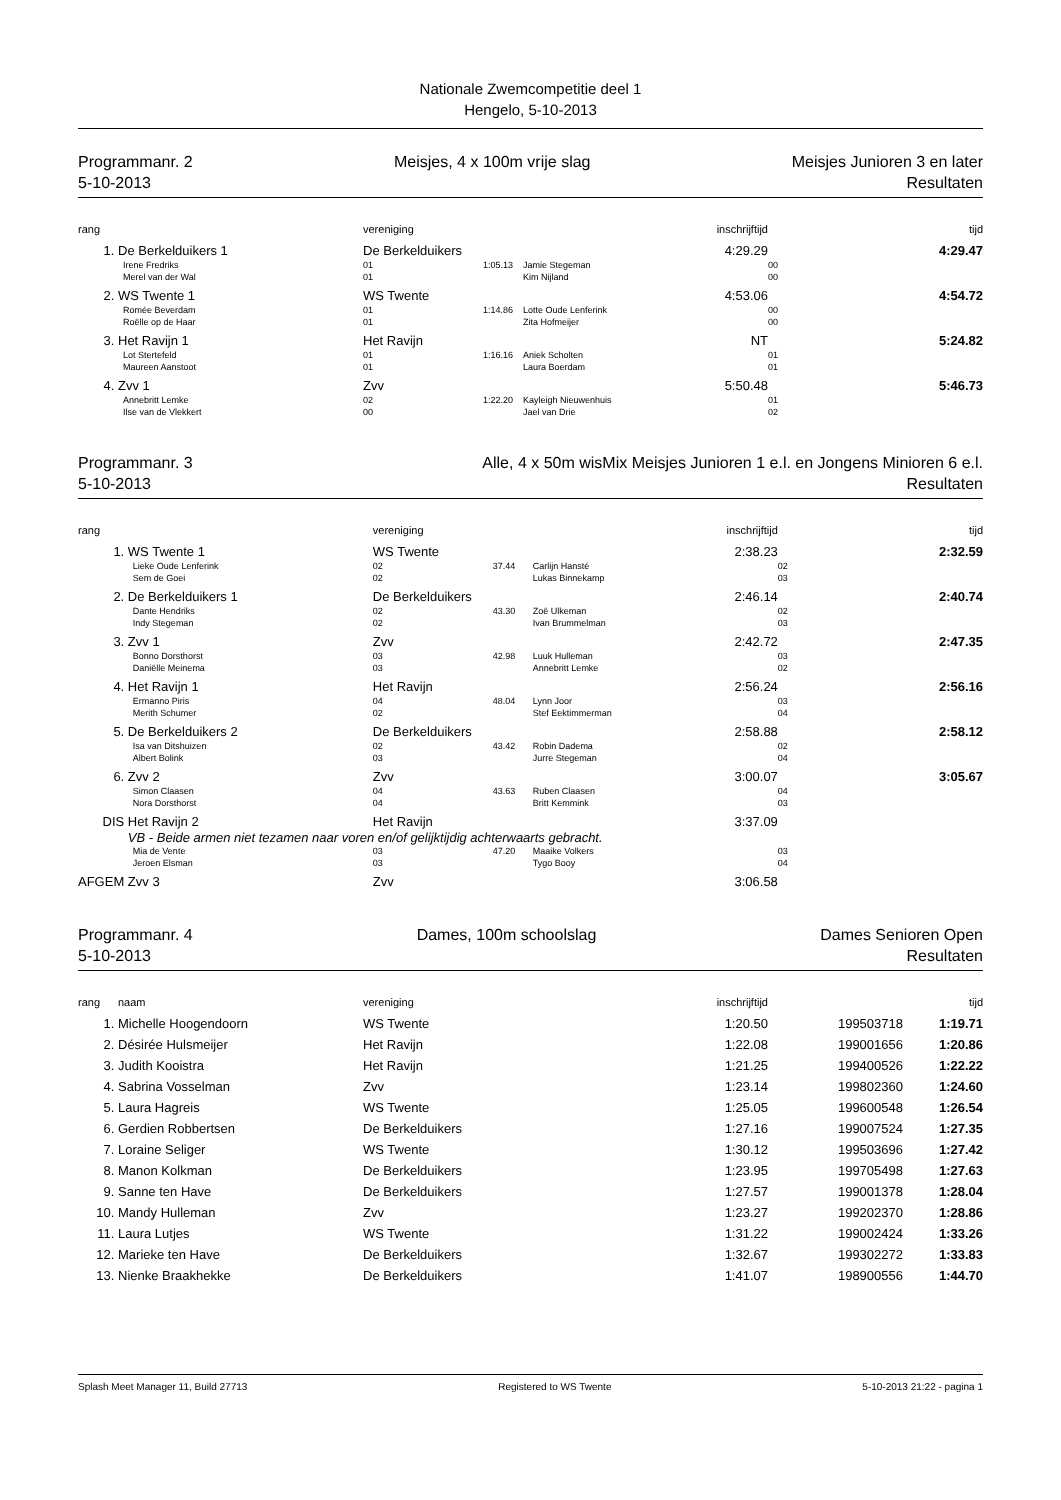Nationale Zwemcompetitie deel 1
Hengelo, 5-10-2013
Programmanr. 2
5-10-2013
Meisjes, 4 x 100m vrije slag Meisjes Junioren 3 en later
Resultaten
| rang | | vereniging | | inschrijftijd | | tijd |
| --- | --- | --- | --- | --- | --- | --- |
| 1. | De Berkelduikers 1 | De Berkelduikers | | 4:29.29 | | 4:29.47 |
| | Irene Fredriks | 01 | 1:05.13 | Jamie Stegeman | 00 | |
| | Merel van der Wal | 01 | | Kim Nijland | 00 | |
| 2. | WS Twente 1 | WS Twente | | 4:53.06 | | 4:54.72 |
| | Romée Beverdam | 01 | 1:14.86 | Lotte Oude Lenferink | 00 | |
| | Roëlle op de Haar | 01 | | Zita Hofmeijer | 00 | |
| 3. | Het Ravijn 1 | Het Ravijn | | NT | | 5:24.82 |
| | Lot Stertefeld | 01 | 1:16.16 | Aniek Scholten | 01 | |
| | Maureen Aanstoot | 01 | | Laura Boerdam | 01 | |
| 4. | Zvv 1 | Zvv | | 5:50.48 | | 5:46.73 |
| | Annebritt Lemke | 02 | 1:22.20 | Kayleigh Nieuwenhuis | 01 | |
| | Ilse van de Vlekkert | 00 | | Jael van Drie | 02 | |
Programmanr. 3
5-10-2013
Alle, 4 x 50m wisMix Meisjes Junioren 1 e.l. en Jongens Minioren 6 e.l.
Resultaten
| rang | | vereniging | | inschrijftijd | | tijd |
| --- | --- | --- | --- | --- | --- | --- |
| 1. | WS Twente 1 | WS Twente | | 2:38.23 | | 2:32.59 |
| | Lieke Oude Lenferink | 02 | 37.44 | Carlijn Hansté | 02 | |
| | Sem de Goei | 02 | | Lukas Binnekamp | 03 | |
| 2. | De Berkelduikers 1 | De Berkelduikers | | 2:46.14 | | 2:40.74 |
| | Dante Hendriks | 02 | 43.30 | Zoë Ulkeman | 02 | |
| | Indy Stegeman | 02 | | Ivan Brummelman | 03 | |
| 3. | Zvv 1 | Zvv | | 2:42.72 | | 2:47.35 |
| | Bonno Dorsthorst | 03 | 42.98 | Luuk Hulleman | 03 | |
| | Daniëlle Meinema | 03 | | Annebritt Lemke | 02 | |
| 4. | Het Ravijn 1 | Het Ravijn | | 2:56.24 | | 2:56.16 |
| | Ermanno Piris | 04 | 48.04 | Lynn Joor | 03 | |
| | Merith Schumer | 02 | | Stef Eektimmerman | 04 | |
| 5. | De Berkelduikers 2 | De Berkelduikers | | 2:58.88 | | 2:58.12 |
| | Isa van Ditshuizen | 02 | 43.42 | Robin Dadema | 02 | |
| | Albert Bolink | 03 | | Jurre Stegeman | 04 | |
| 6. | Zvv 2 | Zvv | | 3:00.07 | | 3:05.67 |
| | Simon Claasen | 04 | 43.63 | Ruben Claasen | 04 | |
| | Nora Dorsthorst | 04 | | Britt Kemmink | 03 | |
| DIS | Het Ravijn 2 | Het Ravijn | | 3:37.09 | | |
| | VB - Beide armen niet tezamen naar voren en/of gelijktijdig achterwaarts gebracht. | | | | | |
| | Mia de Vente | 03 | 47.20 | Maaike Volkers | 03 | |
| | Jeroen Elsman | 03 | | Tygo Booy | 04 | |
| AFGEM | Zvv 3 | Zvv | | 3:06.58 | | |
Programmanr. 4
5-10-2013
Dames, 100m schoolslag Dames Senioren Open
Resultaten
| rang | naam | vereniging | inschrijftijd | | tijd |
| --- | --- | --- | --- | --- | --- |
| 1. | Michelle Hoogendoorn | WS Twente | 1:20.50 | 199503718 | 1:19.71 |
| 2. | Désirée Hulsmeijer | Het Ravijn | 1:22.08 | 199001656 | 1:20.86 |
| 3. | Judith Kooistra | Het Ravijn | 1:21.25 | 199400526 | 1:22.22 |
| 4. | Sabrina Vosselman | Zvv | 1:23.14 | 199802360 | 1:24.60 |
| 5. | Laura Hagreis | WS Twente | 1:25.05 | 199600548 | 1:26.54 |
| 6. | Gerdien Robbertsen | De Berkelduikers | 1:27.16 | 199007524 | 1:27.35 |
| 7. | Loraine Seliger | WS Twente | 1:30.12 | 199503696 | 1:27.42 |
| 8. | Manon Kolkman | De Berkelduikers | 1:23.95 | 199705498 | 1:27.63 |
| 9. | Sanne ten Have | De Berkelduikers | 1:27.57 | 199001378 | 1:28.04 |
| 10. | Mandy Hulleman | Zvv | 1:23.27 | 199202370 | 1:28.86 |
| 11. | Laura Lutjes | WS Twente | 1:31.22 | 199002424 | 1:33.26 |
| 12. | Marieke ten Have | De Berkelduikers | 1:32.67 | 199302272 | 1:33.83 |
| 13. | Nienke Braakhekke | De Berkelduikers | 1:41.07 | 198900556 | 1:44.70 |
Splash Meet Manager 11, Build 27713 Registered to WS Twente 5-10-2013 21:22 - pagina 1